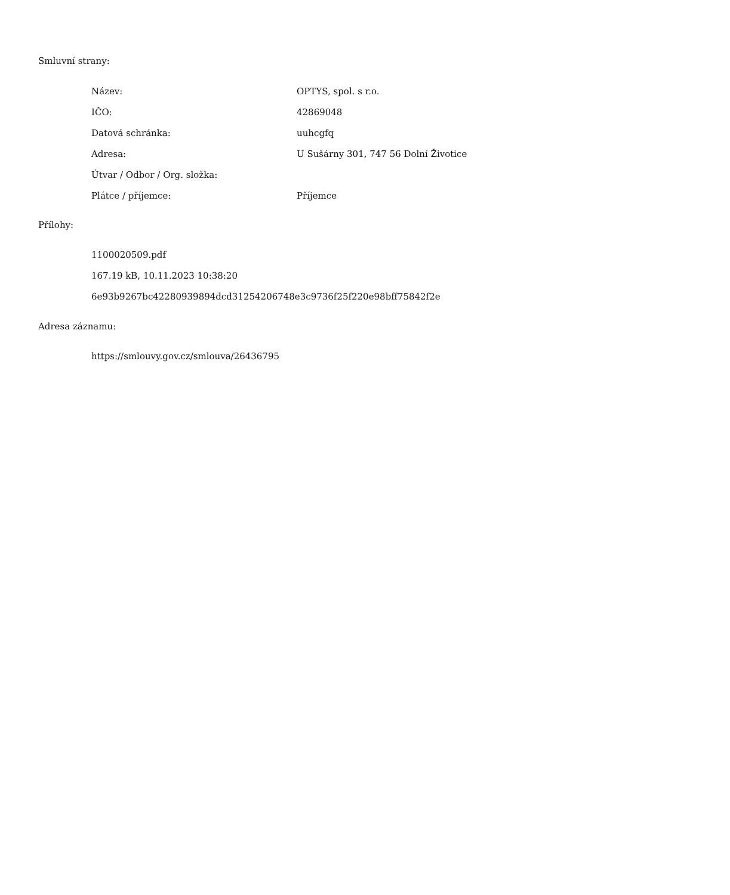Smluvní strany:
| Název: | OPTYS, spol. s r.o. |
| IČO: | 42869048 |
| Datová schránka: | uuhcgfq |
| Adresa: | U Sušárny 301, 747 56 Dolní Životice |
| Útvar / Odbor / Org. složka: | |
| Plátce / příjemce: | Příjemce |
Přílohy:
1100020509.pdf
167.19 kB, 10.11.2023 10:38:20
6e93b9267bc42280939894dcd31254206748e3c9736f25f220e98bff75842f2e
Adresa záznamu:
https://smlouvy.gov.cz/smlouva/26436795